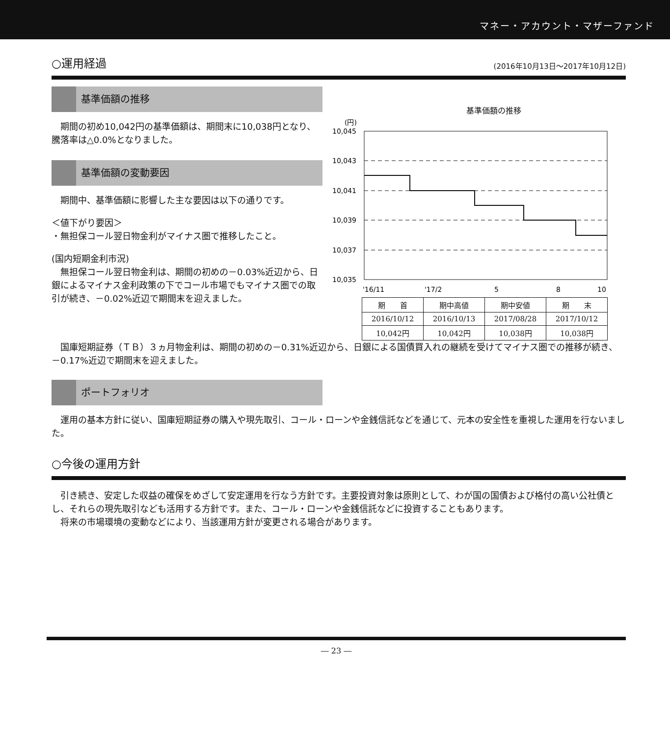マネー・アカウント・マザーファンド
○運用経過 (2016年10月13日～2017年10月12日)
基準価額の推移
期間の初め10,042円の基準価額は、期間末に10,038円となり、騰落率は△0.0%となりました。
基準価額の変動要因
期間中、基準価額に影響した主な要因は以下の通りです。
＜値下がり要因＞
・無担保コール翌日物金利がマイナス圏で推移したこと。
(国内短期金利市況)
無担保コール翌日物金利は、期間の初めの－0.03%近辺から、日銀によるマイナス金利政策の下でコール市場でもマイナス圏での取引が続き、－0.02%近辺で期間末を迎えました。
基準価額の推移
(円)
10,045
10,043
10,041
10,039
10,037
10,035
'16/11
'17/2
5
8
10
| 期 首 | 期中高値 | 期中安値 | 期 末 |
| 2016/10/12 | 2016/10/13 | 2017/08/28 | 2017/10/12 |
| 10,042円 | 10,042円 | 10,038円 | 10,038円 |
国庫短期証券（ＴＢ）３ヵ月物金利は、期間の初めの－0.31%近辺から、日銀による国債買入れの継続を受けてマイナス圏での推移が続き、－0.17%近辺で期間末を迎えました。
ポートフォリオ
運用の基本方針に従い、国庫短期証券の購入や現先取引、コール・ローンや金銭信託などを通じて、元本の安全性を重視した運用を行ないました。
○今後の運用方針
引き続き、安定した収益の確保をめざして安定運用を行なう方針です。主要投資対象は原則として、わが国の国債および格付の高い公社債とし、それらの現先取引なども活用する方針です。また、コール・ローンや金銭信託などに投資することもあります。
将来の市場環境の変動などにより、当該運用方針が変更される場合があります。
― 23 ―